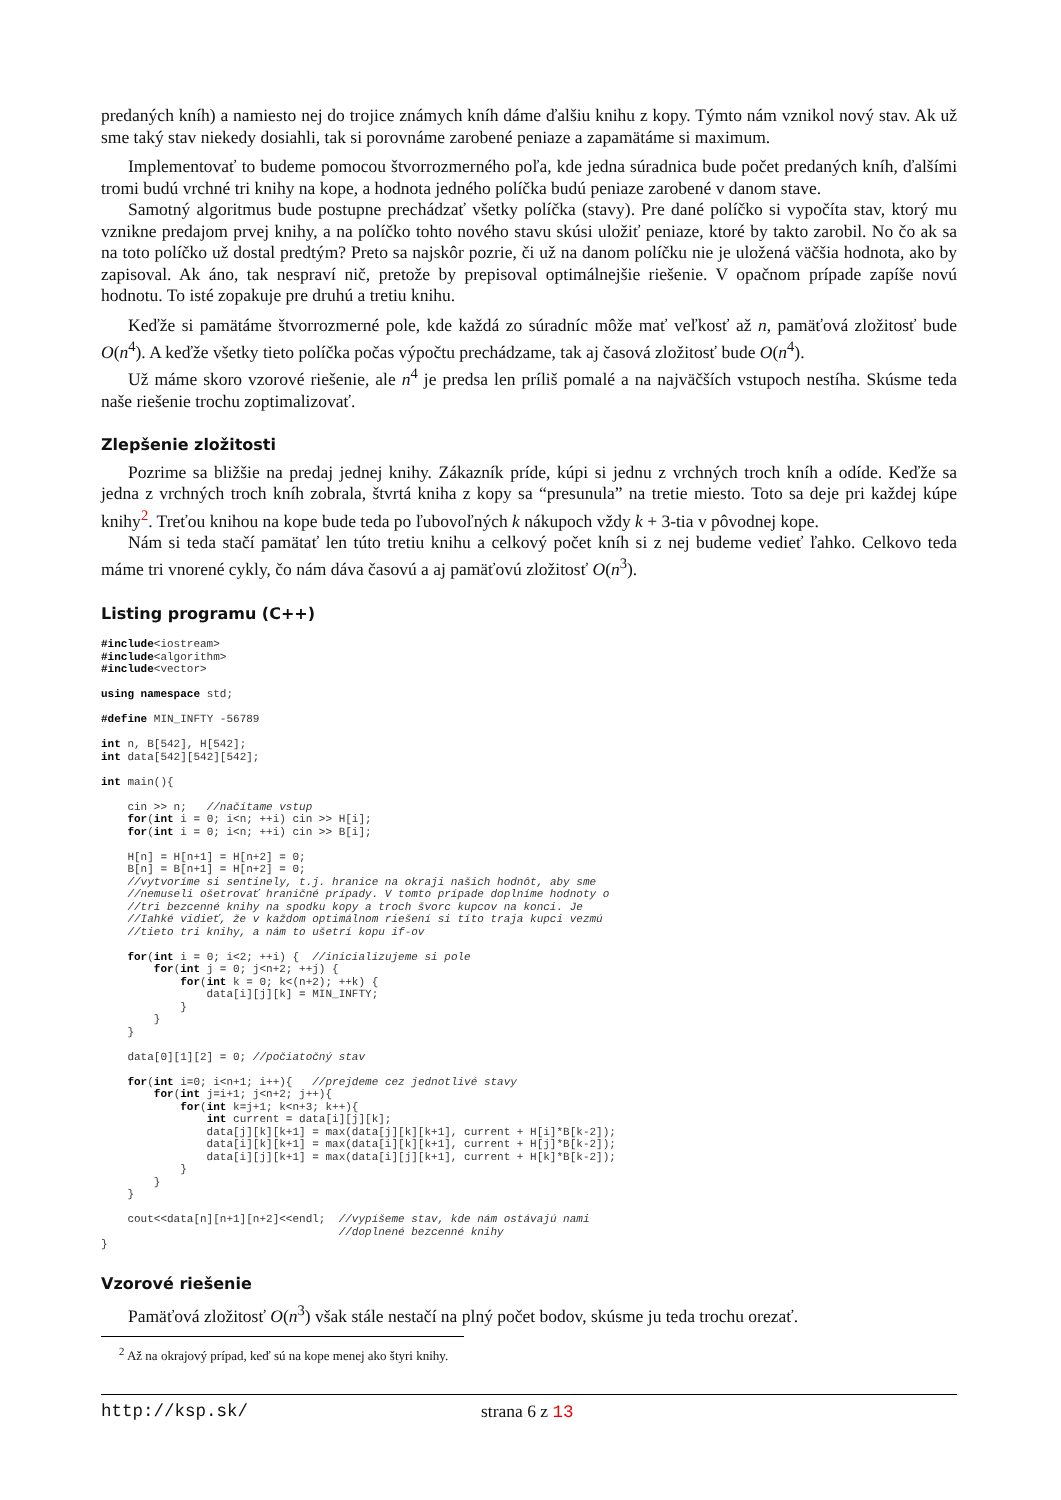predaných kníh) a namiesto nej do trojice známych kníh dáme ďalšiu knihu z kopy. Týmto nám vznikol nový stav. Ak už sme taký stav niekedy dosiahli, tak si porovnáme zarobené peniaze a zapamätáme si maximum.
Implementovať to budeme pomocou štvorrozmerného poľa, kde jedna súradnica bude počet predaných kníh, ďalšími tromi budú vrchné tri knihy na kope, a hodnota jedného políčka budú peniaze zarobené v danom stave.
Samotný algoritmus bude postupne prechádzať všetky políčka (stavy). Pre dané políčko si vypočíta stav, ktorý mu vznikne predajom prvej knihy, a na políčko tohto nového stavu skúsi uložiť peniaze, ktoré by takto zarobil. No čo ak sa na toto políčko už dostal predtým? Preto sa najskôr pozrie, či už na danom políčku nie je uložená väčšia hodnota, ako by zapisoval. Ak áno, tak nespraví nič, pretože by prepisoval optimálnejšie riešenie. V opačnom prípade zapíše novú hodnotu. To isté zopakuje pre druhú a tretiu knihu.
Keďže si pamätáme štvorrozmerné pole, kde každá zo súradníc môže mať veľkosť až n, pamäťová zložitosť bude O(n<sup>4</sup>). A keďže všetky tieto políčka počas výpočtu prechádzame, tak aj časová zložitosť bude O(n<sup>4</sup>).
Už máme skoro vzorové riešenie, ale n<sup>4</sup> je predsa len príliš pomalé a na najväčších vstupoch nestíha. Skúsme teda naše riešenie trochu zoptimalizovať.
Zlepšenie zložitosti
Pozrime sa bližšie na predaj jednej knihy. Zákazník príde, kúpi si jednu z vrchných troch kníh a odíde. Keďže sa jedna z vrchných troch kníh zobrala, štvrtá kniha z kopy sa “presunula” na tretie miesto. Toto sa deje pri každej kúpe knihy<sup>2</sup>. Treťou knihou na kope bude teda po ľubovoľných k nákupoch vždy k + 3-tia v pôvodnej kope.
Nám si teda stačí pamätať len túto tretiu knihu a celkový počet kníh si z nej budeme vedieť ľahko. Celkovo teda máme tri vnorené cykly, čo nám dáva časovú a aj pamäťovú zložitosť O(n<sup>3</sup>).
Listing programu (C++)
#include<iostream>
#include<algorithm>
#include<vector>

using namespace std;

#define MIN_INFTY -56789

int n, B[542], H[542];
int data[542][542][542];

int main(){

    cin >> n;   //načítame vstup
    for(int i = 0; i<n; ++i) cin >> H[i];
    for(int i = 0; i<n; ++i) cin >> B[i];

    H[n] = H[n+1] = H[n+2] = 0;
    B[n] = B[n+1] = H[n+2] = 0;
    //vytvoríme si sentinely, t.j. hranice na okraji našich hodnôt, aby sme
    //nemuseli ošetrovať hraničné prípady. V tomto prípade doplníme hodnoty o
    //tri bezcenné knihy na spodku kopy a troch švorc kupcov na konci. Je
    //Iahké vidieť, že v každom optimálnom riešení si títo traja kupci vezmú
    //tieto tri knihy, a nám to ušetrí kopu if-ov

    for(int i = 0; i<2; ++i) {  //inicializujeme si pole
        for(int j = 0; j<n+2; ++j) {
            for(int k = 0; k<(n+2); ++k) {
                data[i][j][k] = MIN_INFTY;
            }
        }
    }

    data[0][1][2] = 0; //počiatočný stav

    for(int i=0; i<n+1; i++){   //prejdeme cez jednotlivé stavy
        for(int j=i+1; j<n+2; j++){
            for(int k=j+1; k<n+3; k++){
                int current = data[i][j][k];
                data[j][k][k+1] = max(data[j][k][k+1], current + H[i]*B[k-2]);
                data[i][k][k+1] = max(data[i][k][k+1], current + H[j]*B[k-2]);
                data[i][j][k+1] = max(data[i][j][k+1], current + H[k]*B[k-2]);
            }
        }
    }

    cout<<data[n][n+1][n+2]<<endl;  //vypíšeme stav, kde nám ostávajú nami
                                    //doplnené bezcenné knihy
}
Vzorové riešenie
Pamäťová zložitosť O(n<sup>3</sup>) však stále nestačí na plný počet bodov, skúsme ju teda trochu orezať.
<sup>2</sup> Až na okrajový prípad, keď sú na kope menej ako štyri knihy.
http://ksp.sk/ strana 6 z 13